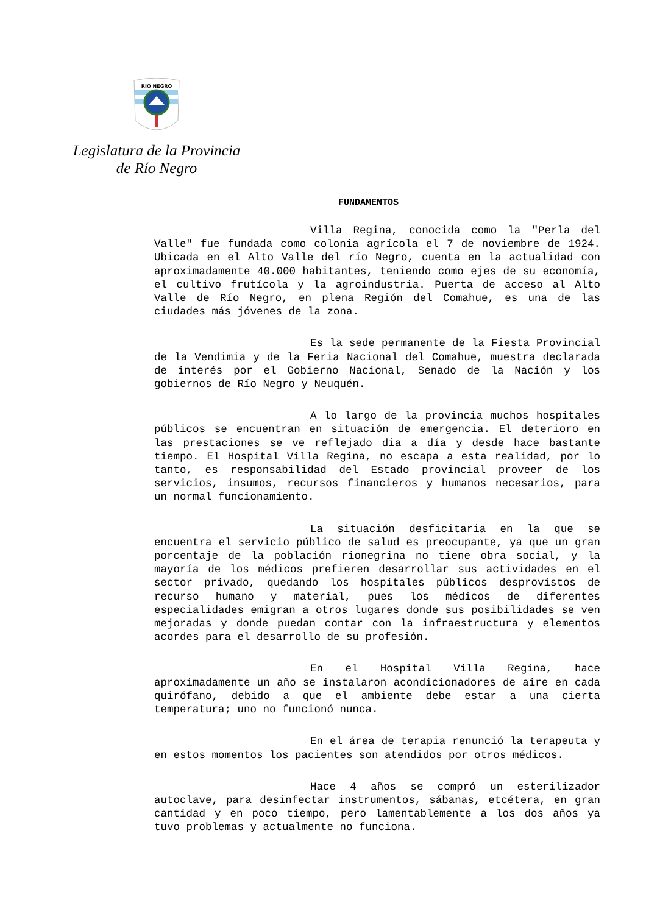RIO NEGRO
Legislatura de la Provincia
de Río Negro
FUNDAMENTOS
Villa Regina, conocida como la "Perla del Valle" fue fundada como colonia agrícola el 7 de noviembre de 1924. Ubicada en el Alto Valle del río Negro, cuenta en la actualidad con aproximadamente 40.000 habitantes, teniendo como ejes de su economía, el cultivo frutícola y la agroindustria. Puerta de acceso al Alto Valle de Río Negro, en plena Región del Comahue, es una de las ciudades más jóvenes de la zona.
Es la sede permanente de la Fiesta Provincial de la Vendimia y de la Feria Nacional del Comahue, muestra declarada de interés por el Gobierno Nacional, Senado de la Nación y los gobiernos de Río Negro y Neuquén.
A lo largo de la provincia muchos hospitales públicos se encuentran en situación de emergencia. El deterioro en las prestaciones se ve reflejado dia a día y desde hace bastante tiempo. El Hospital Villa Regina, no escapa a esta realidad, por lo tanto, es responsabilidad del Estado provincial proveer de los servicios, insumos, recursos financieros y humanos necesarios, para un normal funcionamiento.
La situación desficitaria en la que se encuentra el servicio público de salud es preocupante, ya que un gran porcentaje de la población rionegrina no tiene obra social, y la mayoría de los médicos prefieren desarrollar sus actividades en el sector privado, quedando los hospitales públicos desprovistos de recurso humano y material, pues los médicos de diferentes especialidades emigran a otros lugares donde sus posibilidades se ven mejoradas y donde puedan contar con la infraestructura y elementos acordes para el desarrollo de su profesión.
En el Hospital Villa Regina, hace aproximadamente un año se instalaron acondicionadores de aire en cada quirófano, debido a que el ambiente debe estar a una cierta temperatura; uno no funcionó nunca.
En el área de terapia renunció la terapeuta y en estos momentos los pacientes son atendidos por otros médicos.
Hace 4 años se compró un esterilizador autoclave, para desinfectar instrumentos, sábanas, etcétera, en gran cantidad y en poco tiempo, pero lamentablemente a los dos años ya tuvo problemas y actualmente no funciona.